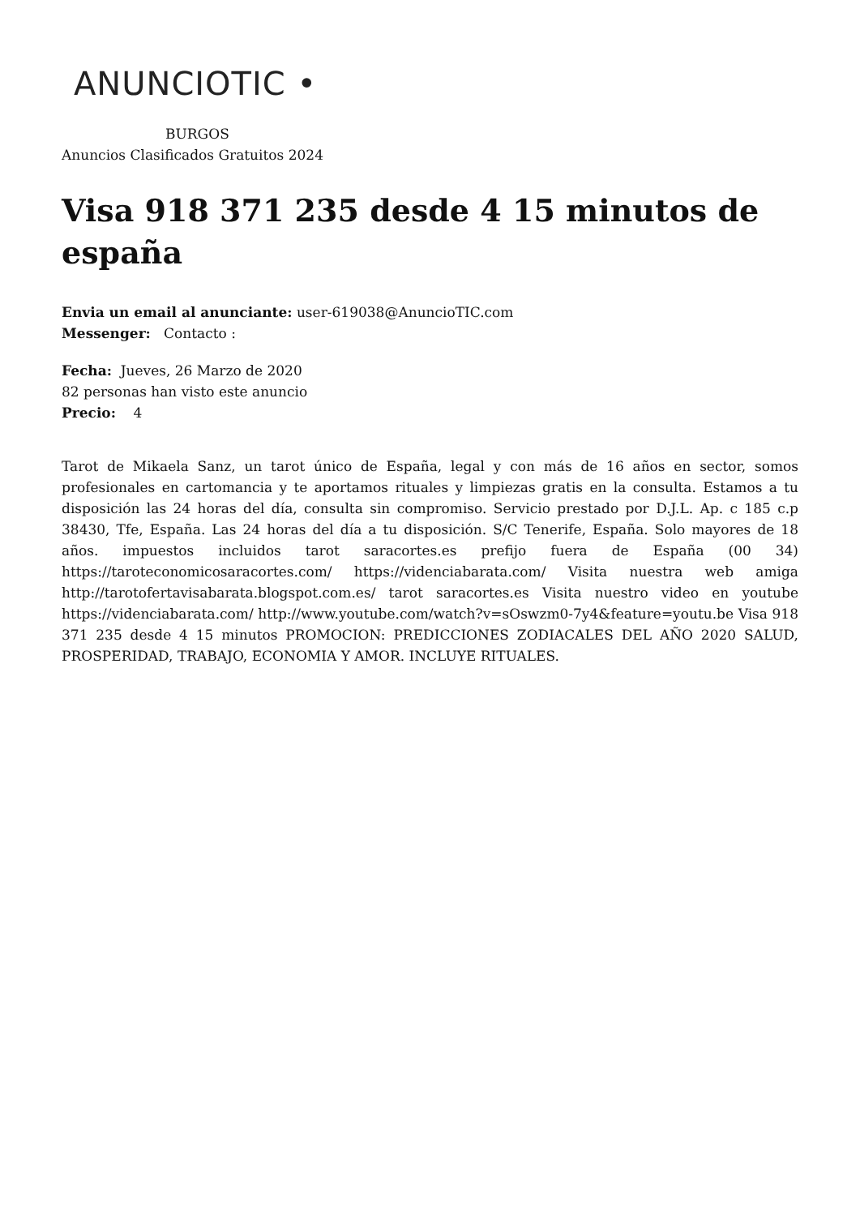ANUNCIOTIC •
BURGOS
Anuncios Clasificados Gratuitos 2024
Visa 918 371 235 desde 4 15 minutos de españa
Envia un email al anunciante: user-619038@AnuncioTIC.com
Messenger: Contacto :
Fecha: Jueves, 26 Marzo de 2020
82 personas han visto este anuncio
Precio: 4
Tarot de Mikaela Sanz, un tarot único de España, legal y con más de 16 años en sector, somos profesionales en cartomancia y te aportamos rituales y limpiezas gratis en la consulta. Estamos a tu disposición las 24 horas del día, consulta sin compromiso. Servicio prestado por D.J.L. Ap. c 185 c.p 38430, Tfe, España. Las 24 horas del día a tu disposición. S/C Tenerife, España. Solo mayores de 18 años. impuestos incluidos tarot saracortes.es prefijo fuera de España (00 34) https://taroteconomicosaracortes.com/ https://videnciabarata.com/ Visita nuestra web amiga http://tarotofertavisabarata.blogspot.com.es/ tarot saracortes.es Visita nuestro video en youtube https://videnciabarata.com/ http://www.youtube.com/watch?v=sOswzm0-7y4&feature=youtu.be Visa 918 371 235 desde 4 15 minutos PROMOCION: PREDICCIONES ZODIACALES DEL AÑO 2020 SALUD, PROSPERIDAD, TRABAJO, ECONOMIA Y AMOR. INCLUYE RITUALES.